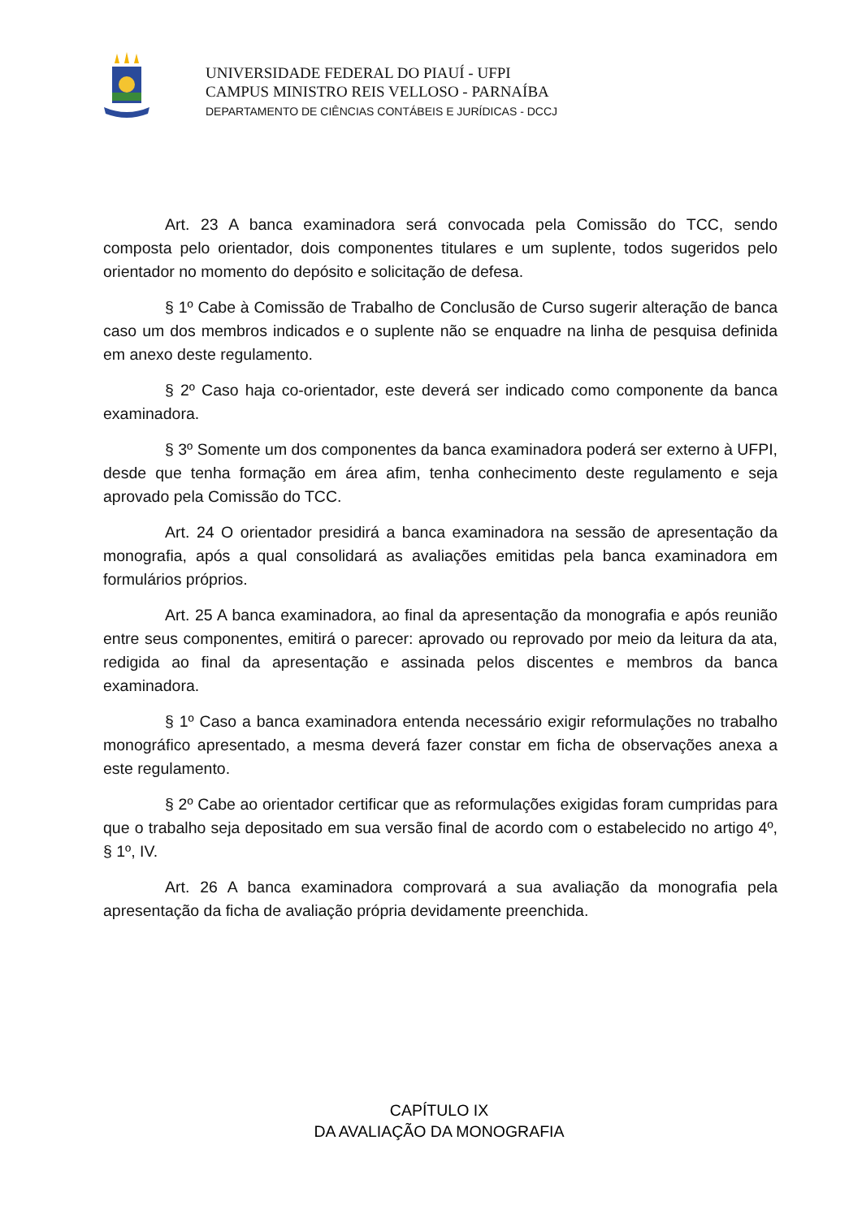UNIVERSIDADE FEDERAL DO PIAUÍ - UFPI
CAMPUS MINISTRO REIS VELLOSO - PARNAÍBA
DEPARTAMENTO DE CIÊNCIAS CONTÁBEIS E JURÍDICAS - DCCJ
Art. 23 A banca examinadora será convocada pela Comissão do TCC, sendo composta pelo orientador, dois componentes titulares e um suplente, todos sugeridos pelo orientador no momento do depósito e solicitação de defesa.
§ 1º Cabe à Comissão de Trabalho de Conclusão de Curso sugerir alteração de banca caso um dos membros indicados e o suplente não se enquadre na linha de pesquisa definida em anexo deste regulamento.
§ 2º Caso haja co-orientador, este deverá ser indicado como componente da banca examinadora.
§ 3º Somente um dos componentes da banca examinadora poderá ser externo à UFPI, desde que tenha formação em área afim, tenha conhecimento deste regulamento e seja aprovado pela Comissão do TCC.
Art. 24 O orientador presidirá a banca examinadora na sessão de apresentação da monografia, após a qual consolidará as avaliações emitidas pela banca examinadora em formulários próprios.
Art. 25 A banca examinadora, ao final da apresentação da monografia e após reunião entre seus componentes, emitirá o parecer: aprovado ou reprovado por meio da leitura da ata, redigida ao final da apresentação e assinada pelos discentes e membros da banca examinadora.
§ 1º Caso a banca examinadora entenda necessário exigir reformulações no trabalho monográfico apresentado, a mesma deverá fazer constar em ficha de observações anexa a este regulamento.
§ 2º Cabe ao orientador certificar que as reformulações exigidas foram cumpridas para que o trabalho seja depositado em sua versão final de acordo com o estabelecido no artigo 4º, § 1º, IV.
Art. 26 A banca examinadora comprovará a sua avaliação da monografia pela apresentação da ficha de avaliação própria devidamente preenchida.
CAPÍTULO IX
DA AVALIAÇÃO DA MONOGRAFIA